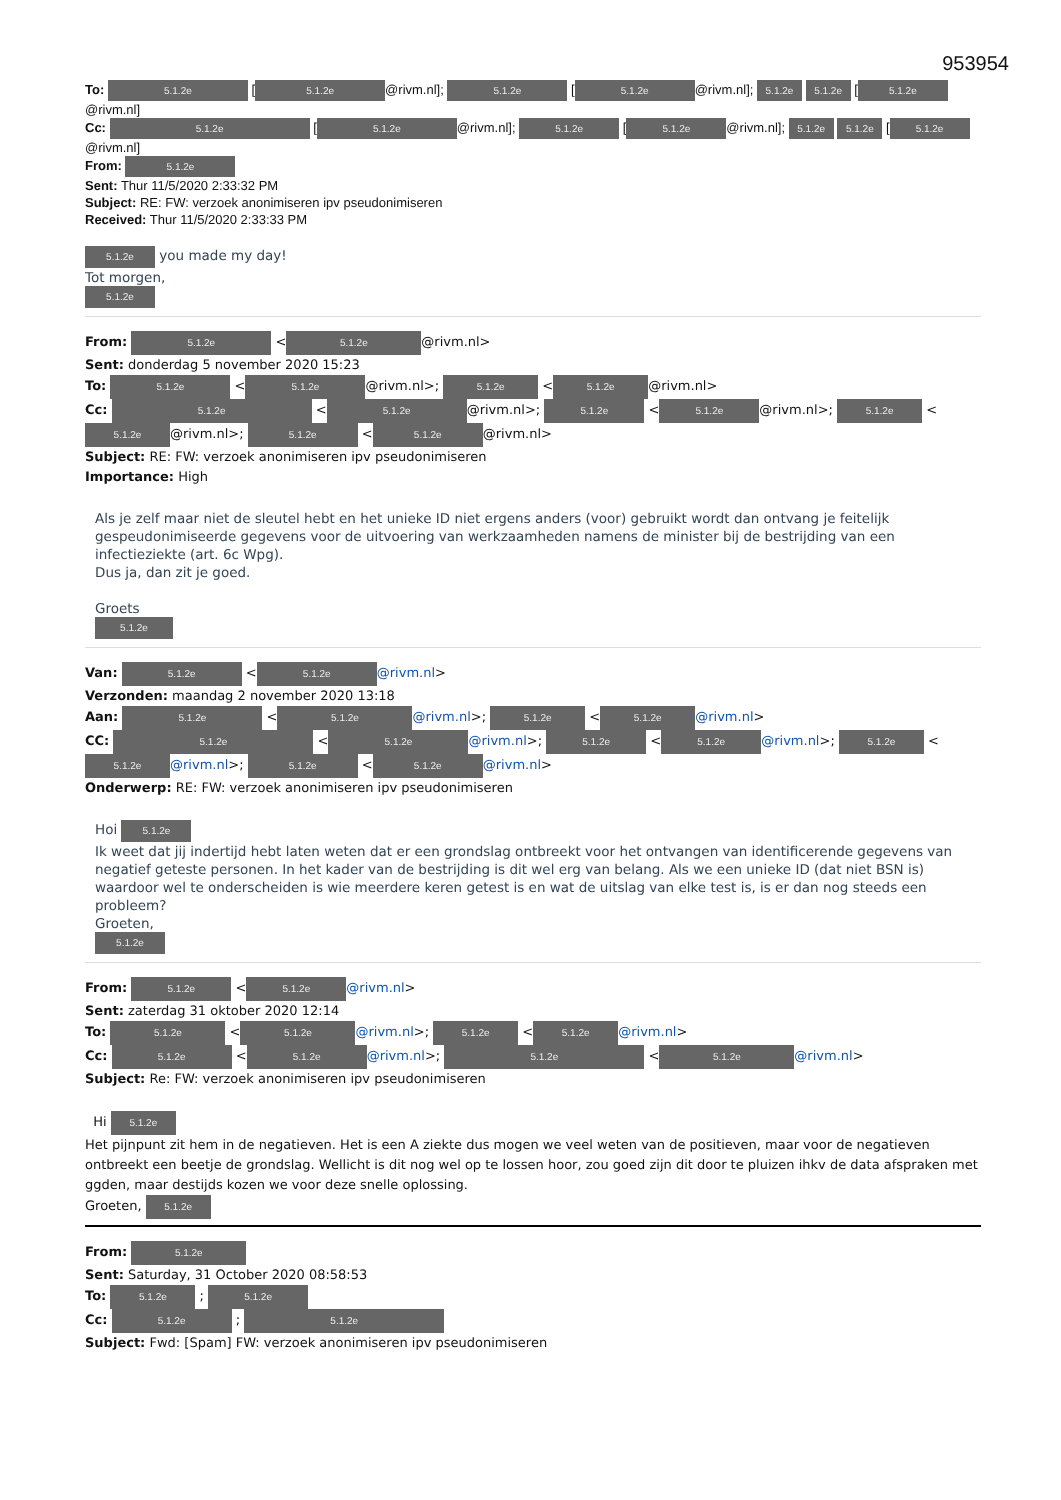953954
To: 5.1.2e [5.1.2e @rivm.nl]; 5.1.2e [5.1.2e @rivm.nl]; 5.1.2e 5.1.2e [5.1.2e @rivm.nl]
Cc: 5.1.2e [5.1.2e @rivm.nl]; 5.1.2e [5.1.2e @rivm.nl]; 5.1.2e 5.1.2e [5.1.2e @rivm.nl]
From: 5.1.2e
Sent: Thur 11/5/2020 2:33:32 PM
Subject: RE: FW: verzoek anonimiseren ipv pseudonimiseren
Received: Thur 11/5/2020 2:33:33 PM
5.1.2e you made my day!
Tot morgen,
5.1.2e
From: 5.1.2e < 5.1.2e @rivm.nl>
Sent: donderdag 5 november 2020 15:23
To: 5.1.2e < 5.1.2e @rivm.nl>; 5.1.2e < 5.1.2e @rivm.nl>
Cc: 5.1.2e < 5.1.2e @rivm.nl>; 5.1.2e < 5.1.2e @rivm.nl>; 5.1.2e < 5.1.2e @rivm.nl>; 5.1.2e < 5.1.2e @rivm.nl>
Subject: RE: FW: verzoek anonimiseren ipv pseudonimiseren
Importance: High
Als je zelf maar niet de sleutel hebt en het unieke ID niet ergens anders (voor) gebruikt wordt dan ontvang je feitelijk gespeudonimiseerde gegevens voor de uitvoering van werkzaamheden namens de minister bij de bestrijding van een infectieziekte (art. 6c Wpg).
Dus ja, dan zit je goed.
Groets
5.1.2e
Van: 5.1.2e < 5.1.2e @rivm.nl>
Verzonden: maandag 2 november 2020 13:18
Aan: 5.1.2e < 5.1.2e @rivm.nl>; 5.1.2e < 5.1.2e @rivm.nl>
CC: 5.1.2e < 5.1.2e @rivm.nl>; 5.1.2e < 5.1.2e @rivm.nl>; 5.1.2e < 5.1.2e @rivm.nl>; 5.1.2e < 5.1.2e @rivm.nl>
Onderwerp: RE: FW: verzoek anonimiseren ipv pseudonimiseren
Hoi 5.1.2e
Ik weet dat jij indertijd hebt laten weten dat er een grondslag ontbreekt voor het ontvangen van identificerende gegevens van negatief geteste personen. In het kader van de bestrijding is dit wel erg van belang. Als we een unieke ID (dat niet BSN is) waardoor wel te onderscheiden is wie meerdere keren getest is en wat de uitslag van elke test is, is er dan nog steeds een probleem?
Groeten,
5.1.2e
From: 5.1.2e < 5.1.2e @rivm.nl>
Sent: zaterdag 31 oktober 2020 12:14
To: 5.1.2e < 5.1.2e @rivm.nl>; 5.1.2e < 5.1.2e @rivm.nl>
Cc: 5.1.2e < 5.1.2e @rivm.nl>; 5.1.2e < 5.1.2e @rivm.nl>
Subject: Re: FW: verzoek anonimiseren ipv pseudonimiseren
Hi 5.1.2e
Het pijnpunt zit hem in de negatieven. Het is een A ziekte dus mogen we veel weten van de positieven, maar voor de negatieven ontbreekt een beetje de grondslag. Wellicht is dit nog wel op te lossen hoor, zou goed zijn dit door te pluizen ihkv de data afspraken met ggden, maar destijds kozen we voor deze snelle oplossing.
Groeten, 5.1.2e
From: 5.1.2e
Sent: Saturday, 31 October 2020 08:58:53
To: 5.1.2e ; 5.1.2e
Cc: 5.1.2e ; 5.1.2e
Subject: Fwd: [Spam] FW: verzoek anonimiseren ipv pseudonimiseren